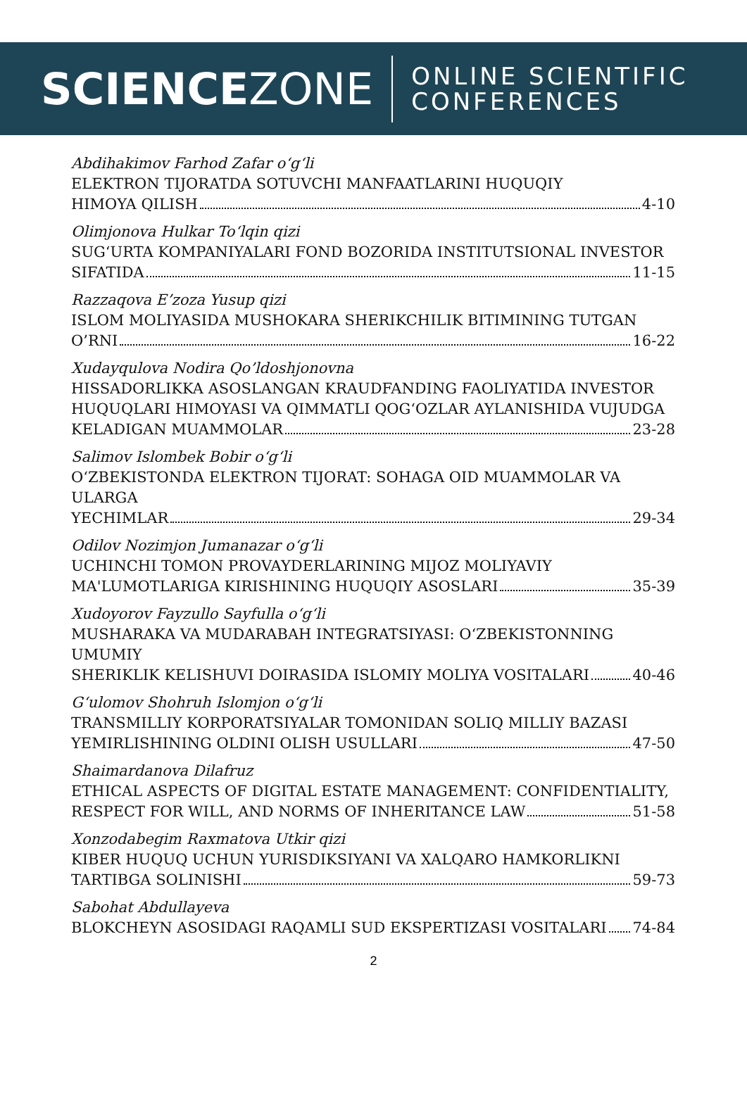SCIENCEZONE
ONLINE SCIENTIFIC
CONFERENCES
Abdihakimov Farhod Zafar o‘g‘li
ELEKTRON TIJORATDA SOTUVCHI MANFAATLARINI HUQUQIY
HIMOYA QILISH 4-10
Olimjonova Hulkar To‘lqin qizi
SUG‘URTA KOMPANIYALARI FOND BOZORIDA INSTITUTSIONAL INVESTOR
SIFATIDA 11-15
Razzaqova E’zoza Yusup qizi
ISLOM MOLIYASIDA MUSHOKARA SHERIKCHILIK BITIMINING TUTGAN
O’RNI 16-22
Xudayqulova Nodira Qo’ldoshjonovna
HISSADORLIKKA ASOSLANGAN KRAUDFANDING FAOLIYATIDA INVESTOR
HUQUQLARI HIMOYASI VA QIMMATLI QOG‘OZLAR AYLANISHIDA VUJUDGA
KELADIGAN MUAMMOLAR 23-28
Salimov Islombek Bobir o‘g‘li
O‘ZBEKISTONDA ELEKTRON TIJORAT: SOHAGA OID MUAMMOLAR VA ULARGA
YECHIMLAR 29-34
Odilov Nozimjon Jumanazar o‘g‘li
UCHINCHI TOMON PROVAYDERLARINING MIJOZ MOLIYAVIY
MA'LUMOTLARIGA KIRISHINING HUQUQIY ASOSLARI 35-39
Xudoyorov Fayzullo Sayfulla o‘g‘li
MUSHARAKA VA MUDARABAH INTEGRATSIYASI: O‘ZBEKISTONNING UMUMIY
SHERIKLIK KELISHUVI DOIRASIDA ISLOMIY MOLIYA VOSITALARI 40-46
G‘ulomov Shohruh Islomjon o‘g‘li
TRANSMILLIY KORPORATSIYALAR TOMONIDAN SOLIQ MILLIY BAZASI
YEMIRLISHINING OLDINI OLISH USULLARI 47-50
Shaimardanova Dilafruz
ETHICAL ASPECTS OF DIGITAL ESTATE MANAGEMENT: CONFIDENTIALITY,
RESPECT FOR WILL, AND NORMS OF INHERITANCE LAW 51-58
Xonzodabegim Raxmatova Utkir qizi
KIBER HUQUQ UCHUN YURISDIKSIYANI VA XALQARO HAMKORLIKNI
TARTIBGA SOLINISHI 59-73
Sabohat Abdullayeva
BLOKCHEYN ASOSIDAGI RAQAMLI SUD EKSPERTIZASI VOSITALARI 74-84
2